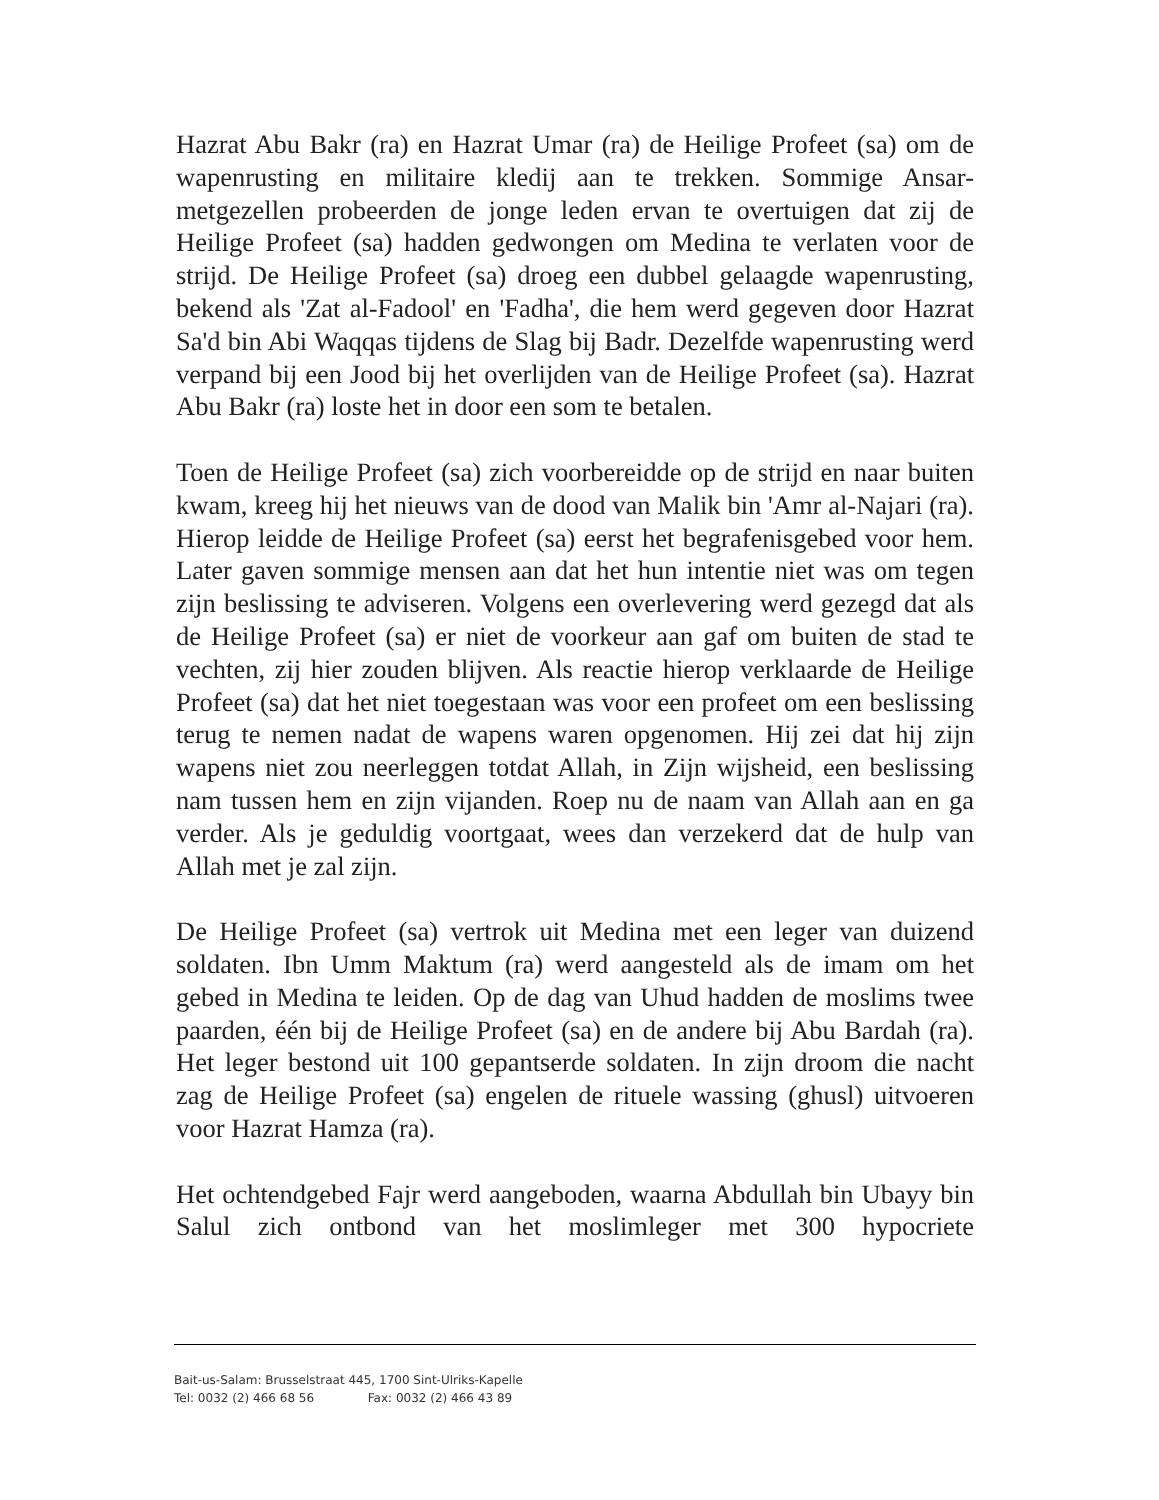Hazrat Abu Bakr (ra) en Hazrat Umar (ra) de Heilige Profeet (sa) om de wapenrusting en militaire kledij aan te trekken. Sommige Ansar-metgezellen probeerden de jonge leden ervan te overtuigen dat zij de Heilige Profeet (sa) hadden gedwongen om Medina te verlaten voor de strijd. De Heilige Profeet (sa) droeg een dubbel gelaagde wapenrusting, bekend als 'Zat al-Fadool' en 'Fadha', die hem werd gegeven door Hazrat Sa'd bin Abi Waqqas tijdens de Slag bij Badr. Dezelfde wapenrusting werd verpand bij een Jood bij het overlijden van de Heilige Profeet (sa). Hazrat Abu Bakr (ra) loste het in door een som te betalen.
Toen de Heilige Profeet (sa) zich voorbereidde op de strijd en naar buiten kwam, kreeg hij het nieuws van de dood van Malik bin 'Amr al-Najari (ra). Hierop leidde de Heilige Profeet (sa) eerst het begrafenisgebed voor hem. Later gaven sommige mensen aan dat het hun intentie niet was om tegen zijn beslissing te adviseren. Volgens een overlevering werd gezegd dat als de Heilige Profeet (sa) er niet de voorkeur aan gaf om buiten de stad te vechten, zij hier zouden blijven. Als reactie hierop verklaarde de Heilige Profeet (sa) dat het niet toegestaan was voor een profeet om een beslissing terug te nemen nadat de wapens waren opgenomen. Hij zei dat hij zijn wapens niet zou neerleggen totdat Allah, in Zijn wijsheid, een beslissing nam tussen hem en zijn vijanden. Roep nu de naam van Allah aan en ga verder. Als je geduldig voortgaat, wees dan verzekerd dat de hulp van Allah met je zal zijn.
De Heilige Profeet (sa) vertrok uit Medina met een leger van duizend soldaten. Ibn Umm Maktum (ra) werd aangesteld als de imam om het gebed in Medina te leiden. Op de dag van Uhud hadden de moslims twee paarden, één bij de Heilige Profeet (sa) en de andere bij Abu Bardah (ra). Het leger bestond uit 100 gepantserde soldaten. In zijn droom die nacht zag de Heilige Profeet (sa) engelen de rituele wassing (ghusl) uitvoeren voor Hazrat Hamza (ra).
Het ochtendgebed Fajr werd aangeboden, waarna Abdullah bin Ubayy bin Salul zich ontbond van het moslimleger met 300 hypocriete
Bait-us-Salam: Brusselstraat 445, 1700 Sint-Ulriks-Kapelle
Tel: 0032 (2) 466 68 56 Fax: 0032 (2) 466 43 89